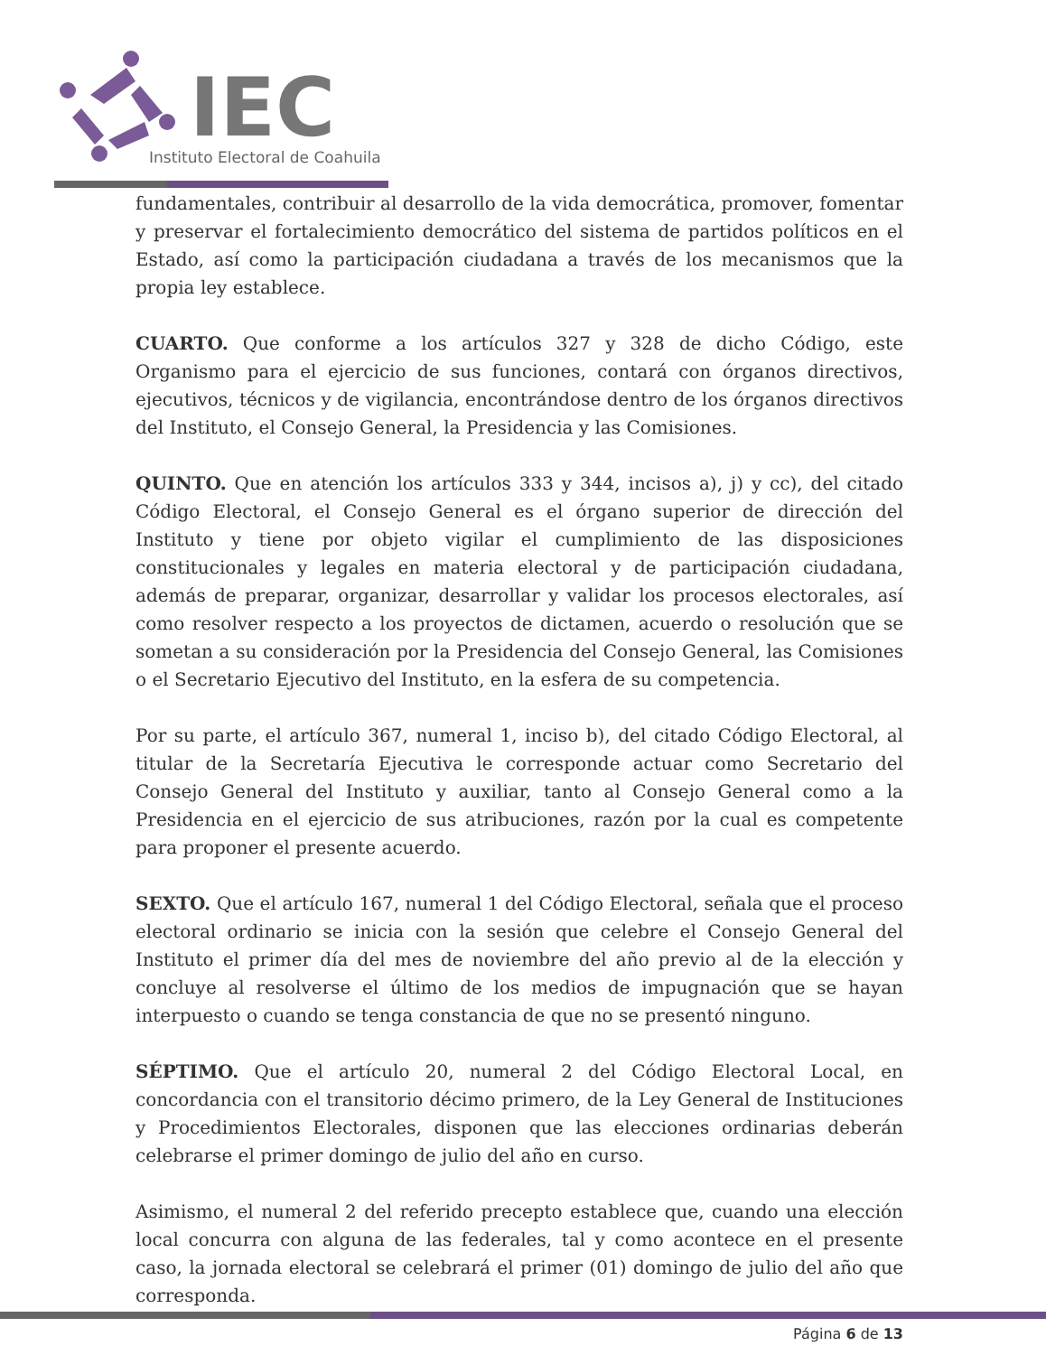IEC
Instituto Electoral de Coahuila
fundamentales, contribuir al desarrollo de la vida democrática, promover, fomentar y preservar el fortalecimiento democrático del sistema de partidos políticos en el Estado, así como la participación ciudadana a través de los mecanismos que la propia ley establece.
CUARTO. Que conforme a los artículos 327 y 328 de dicho Código, este Organismo para el ejercicio de sus funciones, contará con órganos directivos, ejecutivos, técnicos y de vigilancia, encontrándose dentro de los órganos directivos del Instituto, el Consejo General, la Presidencia y las Comisiones.
QUINTO. Que en atención los artículos 333 y 344, incisos a), j) y cc), del citado Código Electoral, el Consejo General es el órgano superior de dirección del Instituto y tiene por objeto vigilar el cumplimiento de las disposiciones constitucionales y legales en materia electoral y de participación ciudadana, además de preparar, organizar, desarrollar y validar los procesos electorales, así como resolver respecto a los proyectos de dictamen, acuerdo o resolución que se sometan a su consideración por la Presidencia del Consejo General, las Comisiones o el Secretario Ejecutivo del Instituto, en la esfera de su competencia.
Por su parte, el artículo 367, numeral 1, inciso b), del citado Código Electoral, al titular de la Secretaría Ejecutiva le corresponde actuar como Secretario del Consejo General del Instituto y auxiliar, tanto al Consejo General como a la Presidencia en el ejercicio de sus atribuciones, razón por la cual es competente para proponer el presente acuerdo.
SEXTO. Que el artículo 167, numeral 1 del Código Electoral, señala que el proceso electoral ordinario se inicia con la sesión que celebre el Consejo General del Instituto el primer día del mes de noviembre del año previo al de la elección y concluye al resolverse el último de los medios de impugnación que se hayan interpuesto o cuando se tenga constancia de que no se presentó ninguno.
SÉPTIMO. Que el artículo 20, numeral 2 del Código Electoral Local, en concordancia con el transitorio décimo primero, de la Ley General de Instituciones y Procedimientos Electorales, disponen que las elecciones ordinarias deberán celebrarse el primer domingo de julio del año en curso.
Asimismo, el numeral 2 del referido precepto establece que, cuando una elección local concurra con alguna de las federales, tal y como acontece en el presente caso, la jornada electoral se celebrará el primer (01) domingo de julio del año que corresponda.
Página 6 de 13